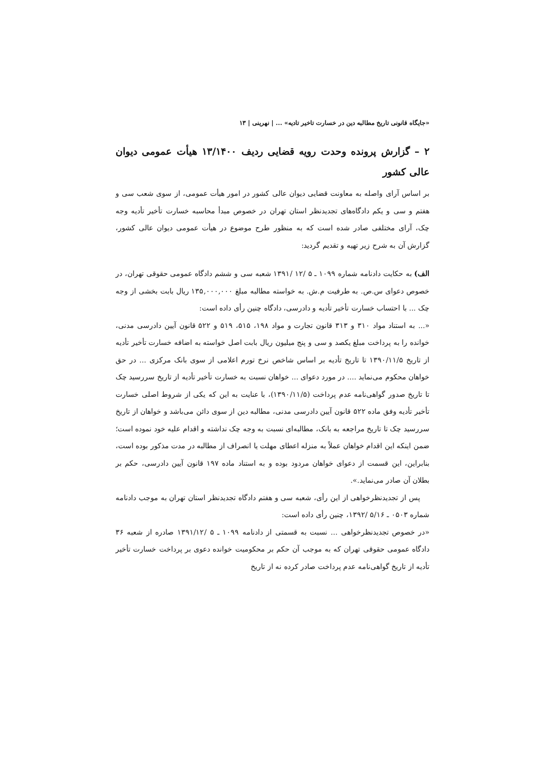«جایگاه قانونی تاریخ مطالبه دین در خسارت تاخیر تادیه» ... | نهرینی | ۱۳
۲ – گزارش پرونده وحدت رویه قضایی ردیف ۱۳/۱۴۰۰ هیأت عمومی دیوان عالی کشور
بر اساس آرای واصله به معاونت قضایی دیوان عالی کشور در امور هیأت عمومی، از سوی شعب سی و هفتم و سی و یکم دادگاه‌های تجدیدنظر استان تهران در خصوص مبدأ محاسبه خسارت تأخیر تأدیه وجه چک، آرای مختلفی صادر شده است که به منظور طرح موضوع در هیأت عمومی دیوان عالی کشور، گزارش آن به شرح زیر تهیه و تقدیم گردید:
الف) به حکایت دادنامه شماره ۱۰۹۹ ـ ۵ /۱۲ /۱۳۹۱ شعبه سی و ششم دادگاه عمومی حقوقی تهران، در خصوص دعوای س.ص. به طرفیت م.ش. به خواسته مطالبه مبلغ ۱۳۵,۰۰۰,۰۰۰ ریال بابت بخشی از وجه چک ... با احتساب خسارت تأخیر تأدیه و دادرسی، دادگاه چنین رأی داده است:
«... به استناد مواد ۳۱۰ و ۳۱۳ قانون تجارت و مواد ۱۹۸، ۵۱۵، ۵۱۹ و ۵۲۲ قانون آیین دادرسی مدنی، خوانده را به پرداخت مبلغ یکصد و سی و پنج میلیون ریال بابت اصل خواسته به اضافه خسارت تأخیر تأدیه از تاریخ ۱۳۹۰/۱۱/۵ تا تاریخ تأدیه بر اساس شاخص نرخ تورم اعلامی از سوی بانک مرکزی ... در حق خواهان محکوم می‌نماید .... در مورد دعوای ... خواهان نسبت به خسارت تأخیر تأدیه از تاریخ سررسید چک تا تاریخ صدور گواهی‌نامه عدم پرداخت (۱۳۹۰/۱۱/۵)، با عنایت به این که یکی از شروط اصلی خسارت تأخیر تأدیه وفق ماده ۵۲۲ قانون آیین دادرسی مدنی، مطالبه دین از سوی دائن می‌باشد و خواهان از تاریخ سررسید چک تا تاریخ مراجعه به بانک، مطالبه‌ای نسبت به وجه چک نداشته و اقدام علیه خود نموده است؛ ضمن اینکه این اقدام خواهان عملاً به منزله اعطای مهلت یا انصراف از مطالبه در مدت مذکور بوده است، بنابراین، این قسمت از دعوای خواهان مردود بوده و به استناد ماده ۱۹۷ قانون آیین دادرسی، حکم بر بطلان آن صادر می‌نماید.».
پس از تجدیدنظرخواهی از این رأی، شعبه سی و هفتم دادگاه تجدیدنظر استان تهران به موجب دادنامه شماره ۰۵۰۳ ـ ۵/۱۶ /۱۳۹۲، چنین رأی داده است:
«در خصوص تجدیدنظرخواهی ... نسبت به قسمتی از دادنامه ۱۰۹۹ ـ ۵ /۱۳۹۱/۱۲ صادره از شعبه ۳۶ دادگاه عمومی حقوقی تهران که به موجب آن حکم بر محکومیت خوانده دعوی بر پرداخت خسارت تأخیر تأدیه از تاریخ گواهی‌نامه عدم پرداخت صادر کرده نه از تاریخ